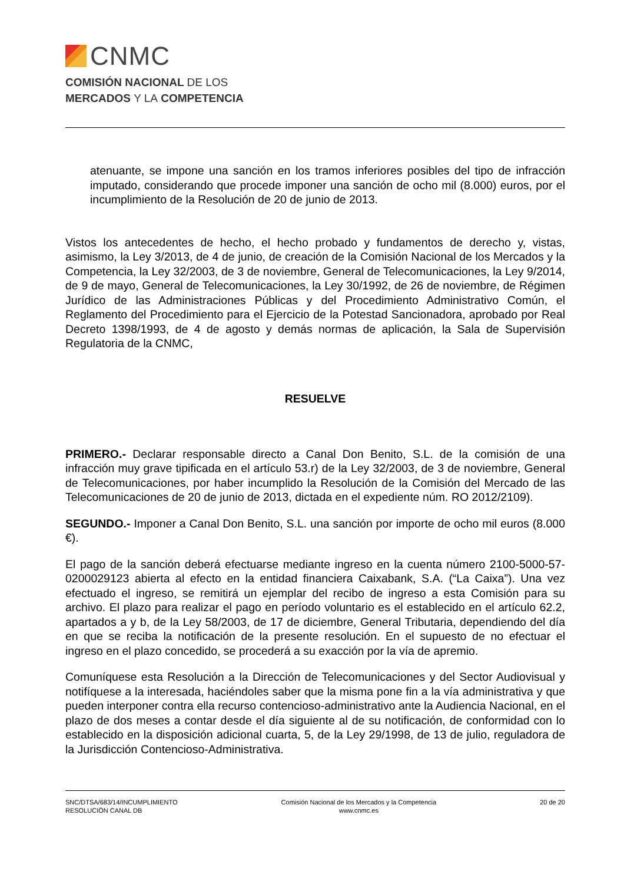CNMC
COMISIÓN NACIONAL DE LOS
MERCADOS Y LA COMPETENCIA
atenuante, se impone una sanción en los tramos inferiores posibles del tipo de infracción imputado, considerando que procede imponer una sanción de ocho mil (8.000) euros, por el incumplimiento de la Resolución de 20 de junio de 2013.
Vistos los antecedentes de hecho, el hecho probado y fundamentos de derecho y, vistas, asimismo, la Ley 3/2013, de 4 de junio, de creación de la Comisión Nacional de los Mercados y la Competencia, la Ley 32/2003, de 3 de noviembre, General de Telecomunicaciones, la Ley 9/2014, de 9 de mayo, General de Telecomunicaciones, la Ley 30/1992, de 26 de noviembre, de Régimen Jurídico de las Administraciones Públicas y del Procedimiento Administrativo Común, el Reglamento del Procedimiento para el Ejercicio de la Potestad Sancionadora, aprobado por Real Decreto 1398/1993, de 4 de agosto y demás normas de aplicación, la Sala de Supervisión Regulatoria de la CNMC,
RESUELVE
PRIMERO.- Declarar responsable directo a Canal Don Benito, S.L. de la comisión de una infracción muy grave tipificada en el artículo 53.r) de la Ley 32/2003, de 3 de noviembre, General de Telecomunicaciones, por haber incumplido la Resolución de la Comisión del Mercado de las Telecomunicaciones de 20 de junio de 2013, dictada en el expediente núm. RO 2012/2109).
SEGUNDO.- Imponer a Canal Don Benito, S.L. una sanción por importe de ocho mil euros (8.000 €).
El pago de la sanción deberá efectuarse mediante ingreso en la cuenta número 2100-5000-57-0200029123 abierta al efecto en la entidad financiera Caixabank, S.A. (“La Caixa”). Una vez efectuado el ingreso, se remitirá un ejemplar del recibo de ingreso a esta Comisión para su archivo. El plazo para realizar el pago en período voluntario es el establecido en el artículo 62.2, apartados a y b, de la Ley 58/2003, de 17 de diciembre, General Tributaria, dependiendo del día en que se reciba la notificación de la presente resolución. En el supuesto de no efectuar el ingreso en el plazo concedido, se procederá a su exacción por la vía de apremio.
Comuníquese esta Resolución a la Dirección de Telecomunicaciones y del Sector Audiovisual y notifíquese a la interesada, haciéndoles saber que la misma pone fin a la vía administrativa y que pueden interponer contra ella recurso contencioso-administrativo ante la Audiencia Nacional, en el plazo de dos meses a contar desde el día siguiente al de su notificación, de conformidad con lo establecido en la disposición adicional cuarta, 5, de la Ley 29/1998, de 13 de julio, reguladora de la Jurisdicción Contencioso-Administrativa.
SNC/DTSA/683/14/INCUMPLIMIENTO
RESOLUCIÓN CANAL DB
Comisión Nacional de los Mercados y la Competencia
www.cnmc.es
20 de 20